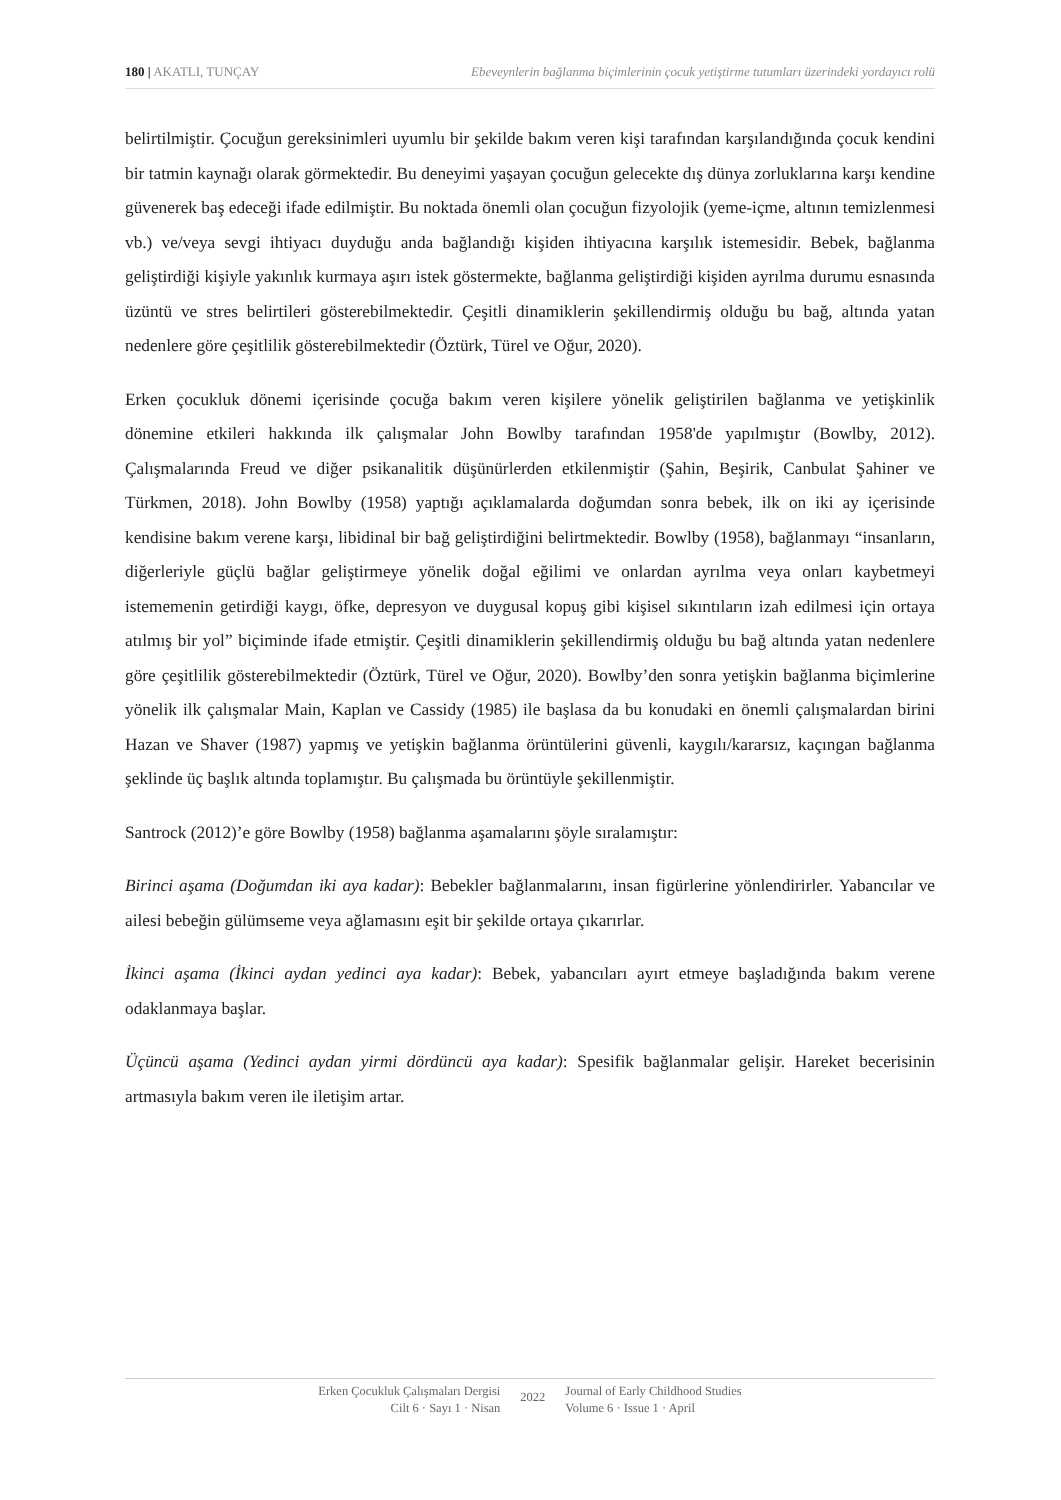180 | AKATLI, TUNÇAY Ebeveynlerin bağlanma biçimlerinin çocuk yetiştirme tutumları üzerindeki yordayıcı rolü
belirtilmiştir. Çocuğun gereksinimleri uyumlu bir şekilde bakım veren kişi tarafından karşılandığında çocuk kendini bir tatmin kaynağı olarak görmektedir. Bu deneyimi yaşayan çocuğun gelecekte dış dünya zorluklarına karşı kendine güvenerek baş edeceği ifade edilmiştir. Bu noktada önemli olan çocuğun fizyolojik (yeme-içme, altının temizlenmesi vb.) ve/veya sevgi ihtiyacı duyduğu anda bağlandığı kişiden ihtiyacına karşılık istemesidir. Bebek, bağlanma geliştirdiği kişiyle yakınlık kurmaya aşırı istek göstermekte, bağlanma geliştirdiği kişiden ayrılma durumu esnasında üzüntü ve stres belirtileri gösterebilmektedir. Çeşitli dinamiklerin şekillendirmiş olduğu bu bağ, altında yatan nedenlere göre çeşitlilik gösterebilmektedir (Öztürk, Türel ve Oğur, 2020).
Erken çocukluk dönemi içerisinde çocuğa bakım veren kişilere yönelik geliştirilen bağlanma ve yetişkinlik dönemine etkileri hakkında ilk çalışmalar John Bowlby tarafından 1958'de yapılmıştır (Bowlby, 2012). Çalışmalarında Freud ve diğer psikanalitik düşünürlerden etkilenmiştir (Şahin, Beşirik, Canbulat Şahiner ve Türkmen, 2018). John Bowlby (1958) yaptığı açıklamalarda doğumdan sonra bebek, ilk on iki ay içerisinde kendisine bakım verene karşı, libidinal bir bağ geliştirdiğini belirtmektedir. Bowlby (1958), bağlanmayı “insanların, diğerleriyle güçlü bağlar geliştirmeye yönelik doğal eğilimi ve onlardan ayrılma veya onları kaybetmeyi istememenin getirdiği kaygı, öfke, depresyon ve duygusal kopuş gibi kişisel sıkıntıların izah edilmesi için ortaya atılmış bir yol” biçiminde ifade etmiştir. Çeşitli dinamiklerin şekillendirmiş olduğu bu bağ altında yatan nedenlere göre çeşitlilik gösterebilmektedir (Öztürk, Türel ve Oğur, 2020). Bowlby’den sonra yetişkin bağlanma biçimlerine yönelik ilk çalışmalar Main, Kaplan ve Cassidy (1985) ile başlasa da bu konudaki en önemli çalışmalardan birini Hazan ve Shaver (1987) yapmış ve yetişkin bağlanma örüntülerini güvenli, kaygılı/kararsız, kaçıngan bağlanma şeklinde üç başlık altında toplamıştır. Bu çalışmada bu örüntüyle şekillenmiştir.
Santrock (2012)’e göre Bowlby (1958) bağlanma aşamalarını şöyle sıralamıştır:
Birinci aşama (Doğumdan iki aya kadar): Bebekler bağlanmalarını, insan figürlerine yönlendirirler. Yabancılar ve ailesi bebeğin gülümseme veya ağlamasını eşit bir şekilde ortaya çıkarırlar.
İkinci aşama (İkinci aydan yedinci aya kadar): Bebek, yabancıları ayırt etmeye başladığında bakım verene odaklanmaya başlar.
Üçüncü aşama (Yedinci aydan yirmi dördüncü aya kadar): Spesifik bağlanmalar gelişir. Hareket becerisinin artmasıyla bakım veren ile iletişim artar.
Erken Çocukluk Çalışmaları Dergisi
Cilt 6 · Sayı 1 · Nisan
2022
Journal of Early Childhood Studies
Volume 6 · Issue 1 · April